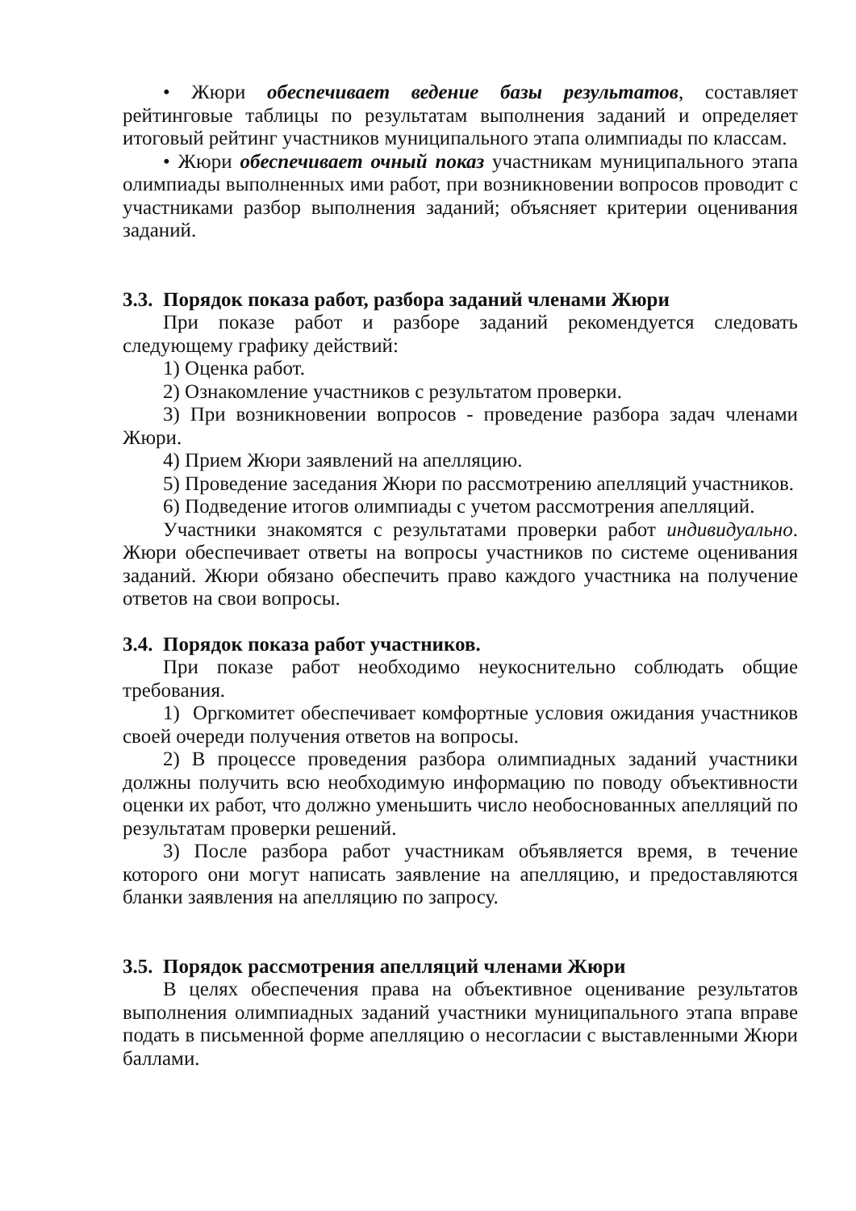• Жюри обеспечивает ведение базы результатов, составляет рейтинговые таблицы по результатам выполнения заданий и определяет итоговый рейтинг участников муниципального этапа олимпиады по классам.
• Жюри обеспечивает очный показ участникам муниципального этапа олимпиады выполненных ими работ, при возникновении вопросов проводит с участниками разбор выполнения заданий; объясняет критерии оценивания заданий.
3.3. Порядок показа работ, разбора заданий членами Жюри
При показе работ и разборе заданий рекомендуется следовать следующему графику действий:
1) Оценка работ.
2) Ознакомление участников с результатом проверки.
3) При возникновении вопросов - проведение разбора задач членами Жюри.
4) Прием Жюри заявлений на апелляцию.
5) Проведение заседания Жюри по рассмотрению апелляций участников.
6) Подведение итогов олимпиады с учетом рассмотрения апелляций.
Участники знакомятся с результатами проверки работ индивидуально. Жюри обеспечивает ответы на вопросы участников по системе оценивания заданий. Жюри обязано обеспечить право каждого участника на получение ответов на свои вопросы.
3.4. Порядок показа работ участников.
При показе работ необходимо неукоснительно соблюдать общие требования.
1) Оргкомитет обеспечивает комфортные условия ожидания участников своей очереди получения ответов на вопросы.
2) В процессе проведения разбора олимпиадных заданий участники должны получить всю необходимую информацию по поводу объективности оценки их работ, что должно уменьшить число необоснованных апелляций по результатам проверки решений.
3) После разбора работ участникам объявляется время, в течение которого они могут написать заявление на апелляцию, и предоставляются бланки заявления на апелляцию по запросу.
3.5. Порядок рассмотрения апелляций членами Жюри
В целях обеспечения права на объективное оценивание результатов выполнения олимпиадных заданий участники муниципального этапа вправе подать в письменной форме апелляцию о несогласии с выставленными Жюри баллами.